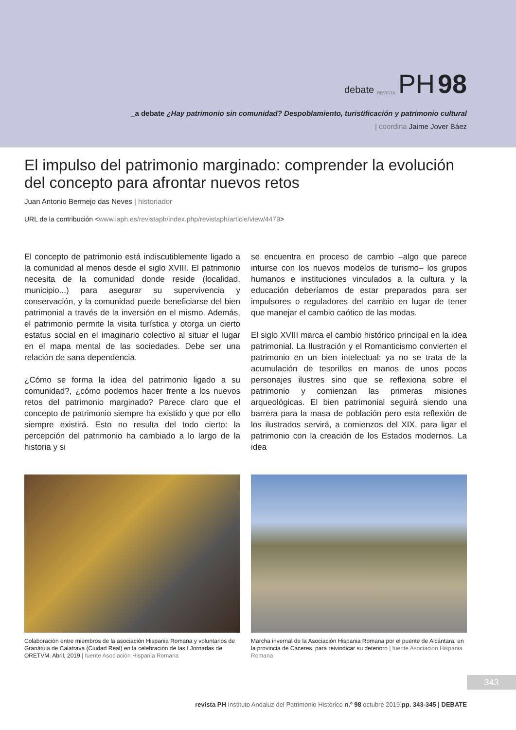debate REVISTA PH 98
_a debate ¿Hay patrimonio sin comunidad? Despoblamiento, turistificación y patrimonio cultural
| coordina Jaime Jover Báez
El impulso del patrimonio marginado: comprender la evolución del concepto para afrontar nuevos retos
Juan Antonio Bermejo das Neves | historiador
URL de la contribución <www.iaph.es/revistaph/index.php/revistaph/article/view/4479>
El concepto de patrimonio está indiscutiblemente ligado a la comunidad al menos desde el siglo XVIII. El patrimonio necesita de la comunidad donde reside (localidad, municipio...) para asegurar su supervivencia y conservación, y la comunidad puede beneficiarse del bien patrimonial a través de la inversión en el mismo. Además, el patrimonio permite la visita turística y otorga un cierto estatus social en el imaginario colectivo al situar el lugar en el mapa mental de las sociedades. Debe ser una relación de sana dependencia.
¿Cómo se forma la idea del patrimonio ligado a su comunidad?, ¿cómo podemos hacer frente a los nuevos retos del patrimonio marginado? Parece claro que el concepto de patrimonio siempre ha existido y que por ello siempre existirá. Esto no resulta del todo cierto: la percepción del patrimonio ha cambiado a lo largo de la historia y si
se encuentra en proceso de cambio –algo que parece intuirse con los nuevos modelos de turismo– los grupos humanos e instituciones vinculados a la cultura y la educación deberíamos de estar preparados para ser impulsores o reguladores del cambio en lugar de tener que manejar el cambio caótico de las modas.
El siglo XVIII marca el cambio histórico principal en la idea patrimonial. La Ilustración y el Romanticismo convierten el patrimonio en un bien intelectual: ya no se trata de la acumulación de tesorillos en manos de unos pocos personajes ilustres sino que se reflexiona sobre el patrimonio y comienzan las primeras misiones arqueológicas. El bien patrimonial seguirá siendo una barrera para la masa de población pero esta reflexión de los ilustrados servirá, a comienzos del XIX, para ligar el patrimonio con la creación de los Estados modernos. La idea
Colaboración entre miembros de la asociación Hispania Romana y voluntarios de Granátula de Calatrava (Ciudad Real) en la celebración de las I Jornadas de ORETVM. Abril, 2019 | fuente Asociación Hispania Romana
Marcha invernal de la Asociación Hispania Romana por el puente de Alcántara, en la provincia de Cáceres, para reivindicar su deterioro | fuente Asociación Hispania Romana
343
revista PH Instituto Andaluz del Patrimonio Histórico n.º 98 octubre 2019 pp. 343-345 | DEBATE